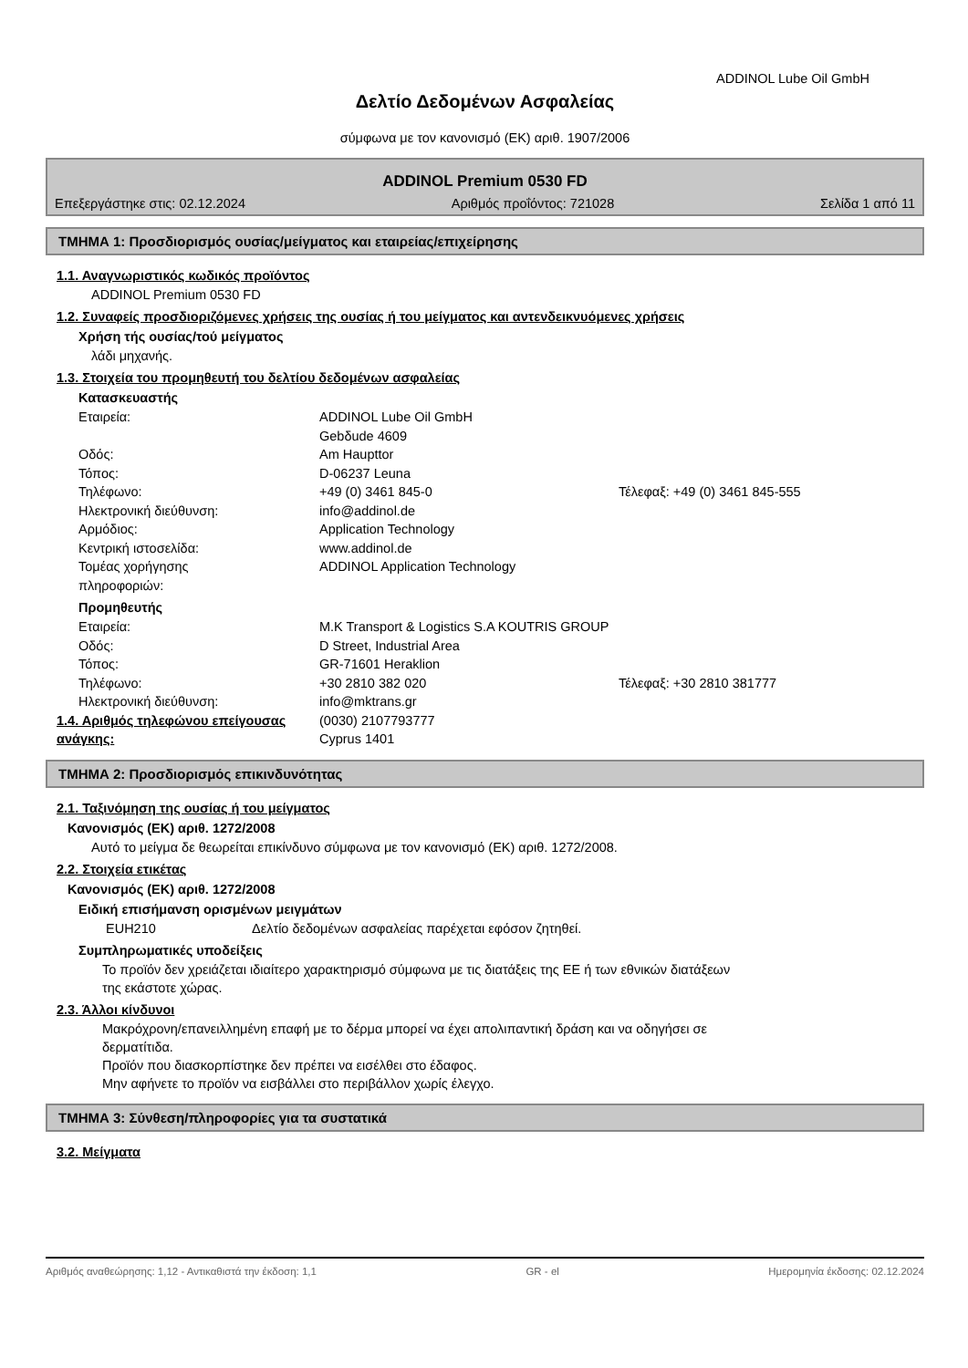ADDINOL Lube Oil GmbH
Δελτίο Δεδομένων Ασφαλείας
σύμφωνα με τον κανονισμό (ΕΚ) αριθ. 1907/2006
ADDINOL Premium 0530 FD
Επεξεργάστηκε στις: 02.12.2024 Αριθμός προΐόντος: 721028 Σελίδα 1 από 11
ΤΜΗΜΑ 1: Προσδιορισμός ουσίας/μείγματος και εταιρείας/επιχείρησης
1.1. Αναγνωριστικός κωδικός προϊόντος
ADDINOL Premium 0530 FD
1.2. Συναφείς προσδιοριζόμενες χρήσεις της ουσίας ή του μείγματος και αντενδεικνυόμενες χρήσεις
Χρήση τής ουσίας/τού μείγματος
λάδι μηχανής.
1.3. Στοιχεία του προμηθευτή του δελτίου δεδομένων ασφαλείας
Κατασκευαστής
Εταιρεία: ADDINOL Lube Oil GmbH
Gebδude 4609
Οδός: Am Haupttor
Τόπος: D-06237 Leuna
Τηλέφωνο: +49 (0) 3461 845-0 Τέλεφαξ: +49 (0) 3461 845-555
Ηλεκτρονική διεύθυνση: info@addinol.de
Αρμόδιος: Application Technology
Κεντρική ιστοσελίδα: www.addinol.de
Τομέας χορήγησης
πληροφοριών: ADDINOL Application Technology
Προμηθευτής
Εταιρεία: M.K Transport & Logistics S.A KOUTRIS GROUP
Οδός: D Street, Industrial Area
Τόπος: GR-71601 Heraklion
Τηλέφωνο: +30 2810 382 020 Τέλεφαξ: +30 2810 381777
Ηλεκτρονική διεύθυνση: info@mktrans.gr
1.4. Αριθμός τηλεφώνου επείγουσας ανάγκης: (0030) 2107793777
Cyprus 1401
ΤΜΗΜΑ 2: Προσδιορισμός επικινδυνότητας
2.1. Ταξινόμηση της ουσίας ή του μείγματος
Κανονισμός (ΕΚ) αριθ. 1272/2008
Αυτό το μείγμα δε θεωρείται επικίνδυνο σύμφωνα με τον κανονισμό (ΕΚ) αριθ. 1272/2008.
2.2. Στοιχεία ετικέτας
Κανονισμός (ΕΚ) αριθ. 1272/2008
Ειδική επισήμανση ορισμένων μειγμάτων
EUH210 Δελτίο δεδομένων ασφαλείας παρέχεται εφόσον ζητηθεί.
Συμπληρωματικές υποδείξεις
Το προϊόν δεν χρειάζεται ιδιαίτερο χαρακτηρισμό σύμφωνα με τις διατάξεις της ΕΕ ή των εθνικών διατάξεων
της εκάστοτε χώρας.
2.3. Άλλοι κίνδυνοι
Μακρόχρονη/επανειλλημένη επαφή με το δέρμα μπορεί να έχει απολιπαντική δράση και να οδηγήσει σε
δερματίτιδα.
Προϊόν που διασκορπίστηκε δεν πρέπει να εισέλθει στο έδαφος.
Μην αφήνετε το προϊόν να εισβάλλει στο περιβάλλον χωρίς έλεγχο.
ΤΜΗΜΑ 3: Σύνθεση/πληροφορίες για τα συστατικά
3.2. Μείγματα
Αριθμός αναθεώρησης: 1,12 - Αντικαθιστά την έκδοση: 1,1 GR - el Ημερομηνία έκδοσης: 02.12.2024